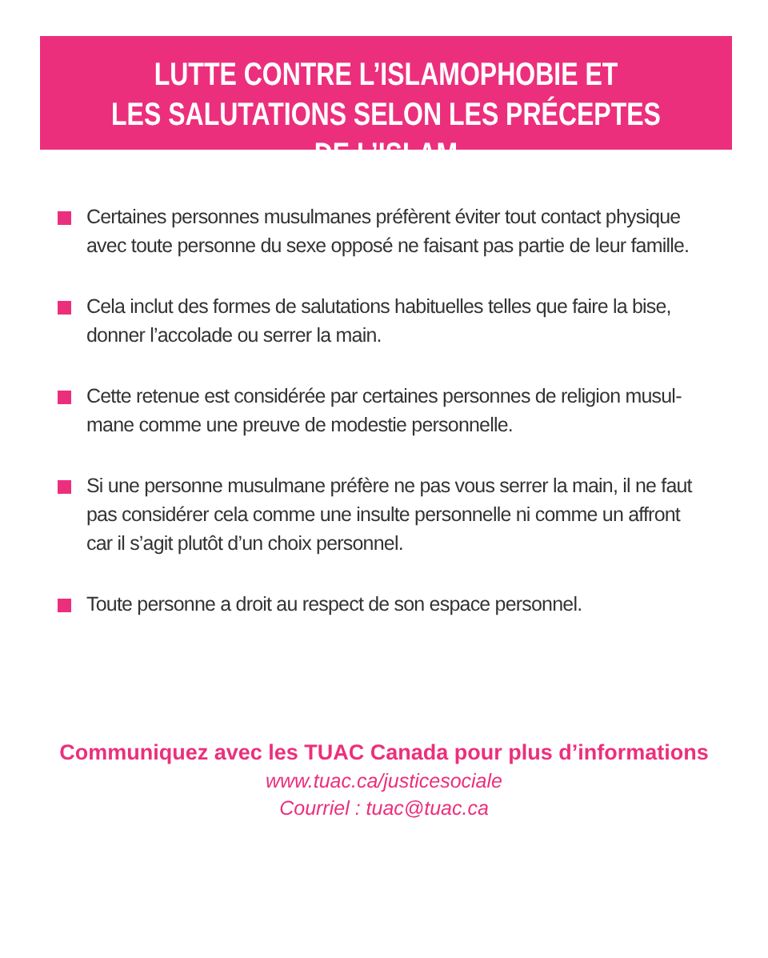LUTTE CONTRE L’ISLAMOPHOBIE ET
LES SALUTATIONS SELON LES PRÉCEPTES DE L’ISLAM
Certaines personnes musulmanes préfèrent éviter tout contact physique avec toute personne du sexe opposé ne faisant pas partie de leur famille.
Cela inclut des formes de salutations habituelles telles que faire la bise, donner l’accolade ou serrer la main.
Cette retenue est considérée par certaines personnes de religion musul-mane comme une preuve de modestie personnelle.
Si une personne musulmane préfère ne pas vous serrer la main, il ne faut pas considérer cela comme une insulte personnelle ni comme un affront car il s’agit plutôt d’un choix personnel.
Toute personne a droit au respect de son espace personnel.
Communiquez avec les TUAC Canada pour plus d’informations
www.tuac.ca/justicesociale
Courriel : tuac@tuac.ca